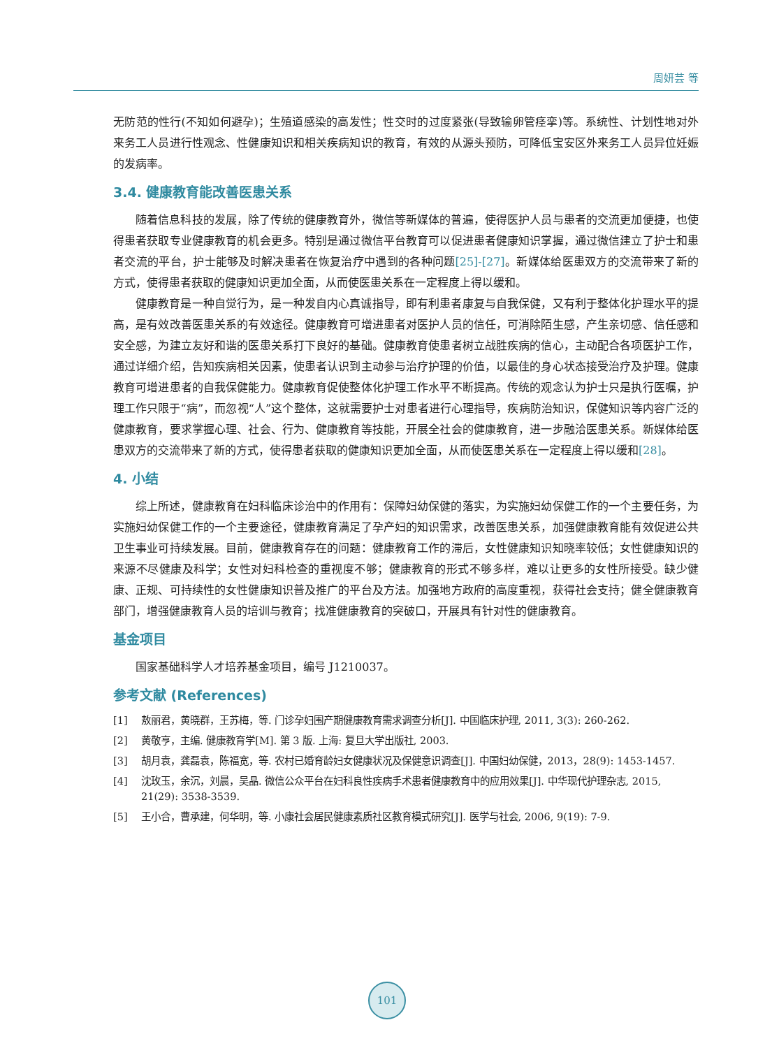周妍芸 等
无防范的性行(不知如何避孕)；生殖道感染的高发性；性交时的过度紧张(导致输卵管痉挛)等。系统性、计划性地对外来务工人员进行性观念、性健康知识和相关疾病知识的教育，有效的从源头预防，可降低宝安区外来务工人员异位妊娠的发病率。
3.4. 健康教育能改善医患关系
随着信息科技的发展，除了传统的健康教育外，微信等新媒体的普遍，使得医护人员与患者的交流更加便捷，也使得患者获取专业健康教育的机会更多。特别是通过微信平台教育可以促进患者健康知识掌握，通过微信建立了护士和患者交流的平台，护士能够及时解决患者在恢复治疗中遇到的各种问题[25]-[27]。新媒体给医患双方的交流带来了新的方式，使得患者获取的健康知识更加全面，从而使医患关系在一定程度上得以缓和。
健康教育是一种自觉行为，是一种发自内心真诚指导，即有利患者康复与自我保健，又有利于整体化护理水平的提高，是有效改善医患关系的有效途径。健康教育可增进患者对医护人员的信任，可消除陌生感，产生亲切感、信任感和安全感，为建立友好和谐的医患关系打下良好的基础。健康教育使患者树立战胜疾病的信心，主动配合各项医护工作，通过详细介绍，告知疾病相关因素，使患者认识到主动参与治疗护理的价值，以最佳的身心状态接受治疗及护理。健康教育可增进患者的自我保健能力。健康教育促使整体化护理工作水平不断提高。传统的观念认为护士只是执行医嘱，护理工作只限于“病”，而忽视“人”这个整体，这就需要护士对患者进行心理指导，疾病防治知识，保健知识等内容广泛的健康教育，要求掌握心理、社会、行为、健康教育等技能，开展全社会的健康教育，进一步融洽医患关系。新媒体给医患双方的交流带来了新的方式，使得患者获取的健康知识更加全面，从而使医患关系在一定程度上得以缓和[28]。
4. 小结
综上所述，健康教育在妇科临床诊治中的作用有：保障妇幼保健的落实，为实施妇幼保健工作的一个主要任务，为实施妇幼保健工作的一个主要途径，健康教育满足了孕产妇的知识需求，改善医患关系，加强健康教育能有效促进公共卫生事业可持续发展。目前，健康教育存在的问题：健康教育工作的滞后，女性健康知识知晓率较低；女性健康知识的来源不尽健康及科学；女性对妇科检查的重视度不够；健康教育的形式不够多样，难以让更多的女性所接受。缺少健康、正规、可持续性的女性健康知识普及推广的平台及方法。加强地方政府的高度重视，获得社会支持；健全健康教育部门，增强健康教育人员的培训与教育；找准健康教育的突破口，开展具有针对性的健康教育。
基金项目
国家基础科学人才培养基金项目，编号 J1210037。
参考文献 (References)
[1] 敖丽君，黄晓群，王苏梅，等. 门诊孕妇围产期健康教育需求调查分析[J]. 中国临床护理, 2011, 3(3): 260-262.
[2] 黄敬亨，主编. 健康教育学[M]. 第 3 版. 上海: 复旦大学出版社, 2003.
[3] 胡月袁，龚磊袁，陈福宽，等. 农村已婚育龄妇女健康状况及保健意识调查[J]. 中国妇幼保健，2013，28(9): 1453-1457.
[4] 沈玫玉，余沉，刘晨，吴晶. 微信公众平台在妇科良性疾病手术患者健康教育中的应用效果[J]. 中华现代护理杂志, 2015, 21(29): 3538-3539.
[5] 王小合，曹承建，何华明，等. 小康社会居民健康素质社区教育模式研究[J]. 医学与社会, 2006, 9(19): 7-9.
101